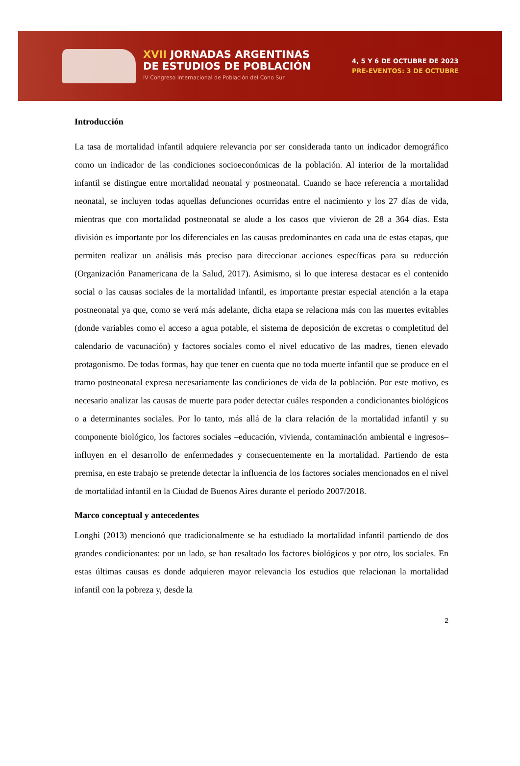XVII JORNADAS ARGENTINAS
DE ESTUDIOS DE POBLACIÓN
IV Congreso Internacional de Población del Cono Sur
4, 5 Y 6 DE OCTUBRE DE 2023
PRE-EVENTOS: 3 DE OCTUBRE
Introducción
La tasa de mortalidad infantil adquiere relevancia por ser considerada tanto un indicador demográfico como un indicador de las condiciones socioeconómicas de la población. Al interior de la mortalidad infantil se distingue entre mortalidad neonatal y postneonatal. Cuando se hace referencia a mortalidad neonatal, se incluyen todas aquellas defunciones ocurridas entre el nacimiento y los 27 días de vida, mientras que con mortalidad postneonatal se alude a los casos que vivieron de 28 a 364 días. Esta división es importante por los diferenciales en las causas predominantes en cada una de estas etapas, que permiten realizar un análisis más preciso para direccionar acciones específicas para su reducción (Organización Panamericana de la Salud, 2017). Asimismo, si lo que interesa destacar es el contenido social o las causas sociales de la mortalidad infantil, es importante prestar especial atención a la etapa postneonatal ya que, como se verá más adelante, dicha etapa se relaciona más con las muertes evitables (donde variables como el acceso a agua potable, el sistema de deposición de excretas o completitud del calendario de vacunación) y factores sociales como el nivel educativo de las madres, tienen elevado protagonismo. De todas formas, hay que tener en cuenta que no toda muerte infantil que se produce en el tramo postneonatal expresa necesariamente las condiciones de vida de la población. Por este motivo, es necesario analizar las causas de muerte para poder detectar cuáles responden a condicionantes biológicos o a determinantes sociales. Por lo tanto, más allá de la clara relación de la mortalidad infantil y su componente biológico, los factores sociales –educación, vivienda, contaminación ambiental e ingresos– influyen en el desarrollo de enfermedades y consecuentemente en la mortalidad. Partiendo de esta premisa, en este trabajo se pretende detectar la influencia de los factores sociales mencionados en el nivel de mortalidad infantil en la Ciudad de Buenos Aires durante el período 2007/2018.
Marco conceptual y antecedentes
Longhi (2013) mencionó que tradicionalmente se ha estudiado la mortalidad infantil partiendo de dos grandes condicionantes: por un lado, se han resaltado los factores biológicos y por otro, los sociales. En estas últimas causas es donde adquieren mayor relevancia los estudios que relacionan la mortalidad infantil con la pobreza y, desde la
2